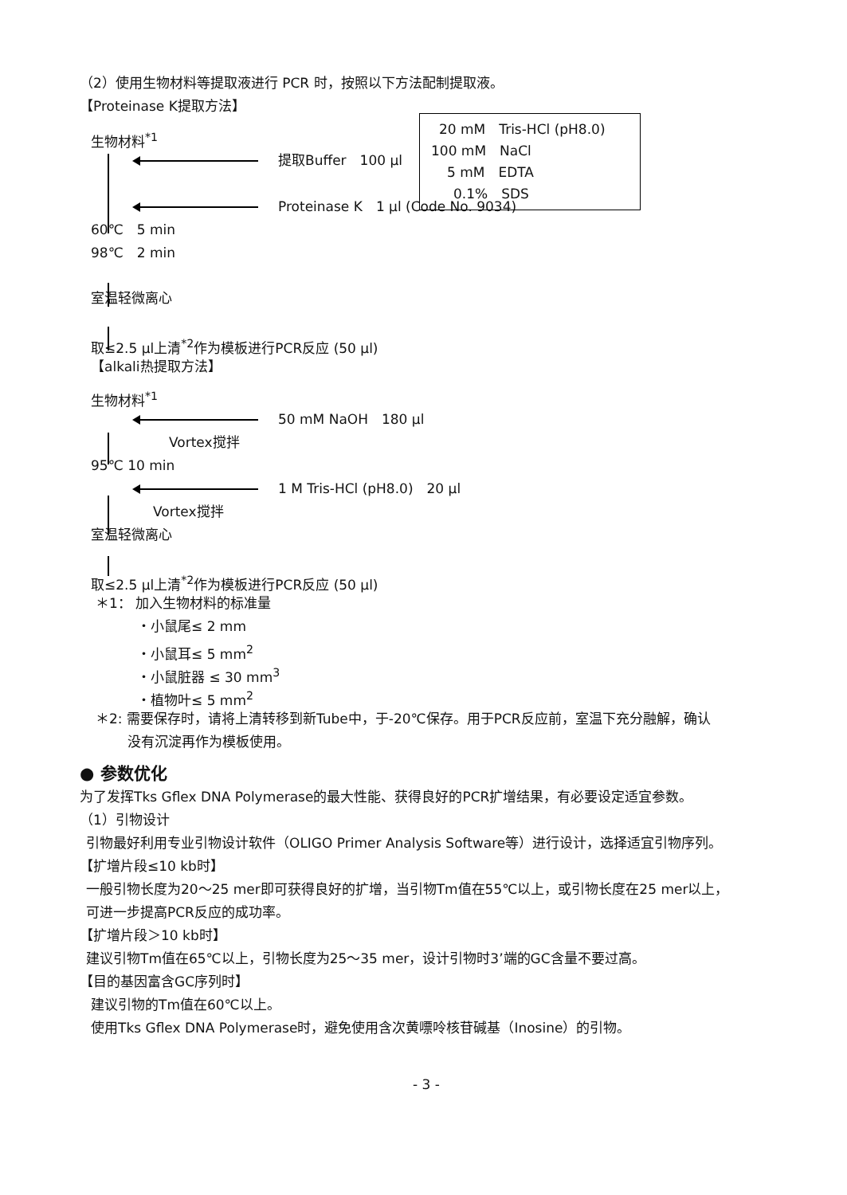（2）使用生物材料等提取液进行 PCR 时，按照以下方法配制提取液。
【Proteinase K提取方法】
生物材料<sup>*1</sup>
提取Buffer　100 μl
Proteinase K　1 μl (Code No. 9034)
60℃　5 min
98℃　2 min
室温轻微离心
取≤2.5 μl上清<sup>*2</sup>作为模板进行PCR反应 (50 μl)
【alkali热提取方法】
生物材料<sup>*1</sup>
50 mM NaOH　180 μl
Vortex搅拌
95℃ 10 min
1 M Tris-HCl (pH8.0)　20 μl
Vortex搅拌
室温轻微离心
取≤2.5 μl上清<sup>*2</sup>作为模板进行PCR反应 (50 μl)
＊1： 加入生物材料的标准量
・小鼠尾≤ 2 mm
・小鼠耳≤ 5 mm<sup>2</sup>
・小鼠脏器 ≤ 30 mm<sup>3</sup>
・植物叶≤ 5 mm<sup>2</sup>
＊2: 需要保存时，请将上清转移到新Tube中，于-20℃保存。用于PCR反应前，室温下充分融解，确认
没有沉淀再作为模板使用。
● 参数优化
为了发挥Tks Gflex DNA Polymerase的最大性能、获得良好的PCR扩增结果，有必要设定适宜参数。
（1）引物设计
引物最好利用专业引物设计软件（OLIGO Primer Analysis Software等）进行设计，选择适宜引物序列。
【扩增片段≤10 kb时】
一般引物长度为20～25 mer即可获得良好的扩增，当引物Tm值在55℃以上，或引物长度在25 mer以上，
可进一步提高PCR反应的成功率。
【扩增片段＞10 kb时】
建议引物Tm值在65℃以上，引物长度为25～35 mer，设计引物时3’端的GC含量不要过高。
【目的基因富含GC序列时】
建议引物的Tm值在60℃以上。
使用Tks Gflex DNA Polymerase时，避免使用含次黄嘌呤核苷碱基（Inosine）的引物。
- 3 -
20 mM　Tris-HCl (pH8.0)
100 mM　NaCl
5 mM　EDTA
0.1%　SDS